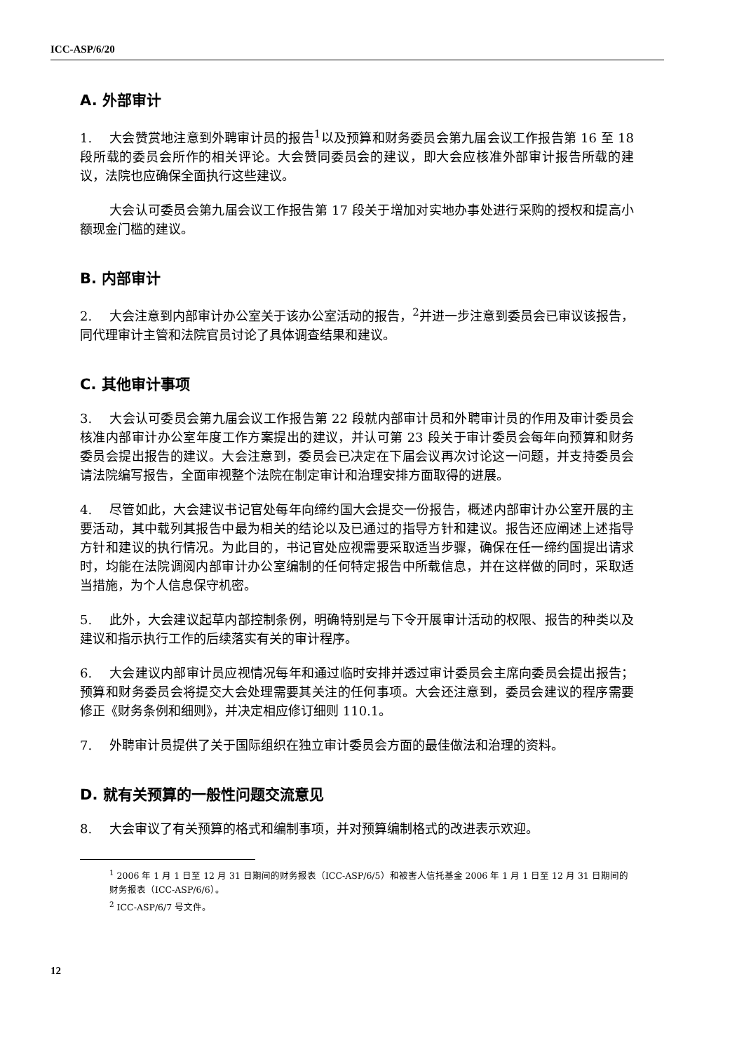ICC-ASP/6/20
A. 外部审计
1. 大会赞赏地注意到外聘审计员的报告<sup>1</sup>以及预算和财务委员会第九届会议工作报告第 16 至 18 段所载的委员会所作的相关评论。大会赞同委员会的建议，即大会应核准外部审计报告所载的建议，法院也应确保全面执行这些建议。
大会认可委员会第九届会议工作报告第 17 段关于增加对实地办事处进行采购的授权和提高小额现金门槛的建议。
B. 内部审计
2. 大会注意到内部审计办公室关于该办公室活动的报告，<sup>2</sup>并进一步注意到委员会已审议该报告，同代理审计主管和法院官员讨论了具体调查结果和建议。
C. 其他审计事项
3. 大会认可委员会第九届会议工作报告第 22 段就内部审计员和外聘审计员的作用及审计委员会核准内部审计办公室年度工作方案提出的建议，并认可第 23 段关于审计委员会每年向预算和财务委员会提出报告的建议。大会注意到，委员会已决定在下届会议再次讨论这一问题，并支持委员会请法院编写报告，全面审视整个法院在制定审计和治理安排方面取得的进展。
4. 尽管如此，大会建议书记官处每年向缔约国大会提交一份报告，概述内部审计办公室开展的主要活动，其中载列其报告中最为相关的结论以及已通过的指导方针和建议。报告还应阐述上述指导方针和建议的执行情况。为此目的，书记官处应视需要采取适当步骤，确保在任一缔约国提出请求时，均能在法院调阅内部审计办公室编制的任何特定报告中所载信息，并在这样做的同时，采取适当措施，为个人信息保守机密。
5. 此外，大会建议起草内部控制条例，明确特别是与下令开展审计活动的权限、报告的种类以及建议和指示执行工作的后续落实有关的审计程序。
6. 大会建议内部审计员应视情况每年和通过临时安排并透过审计委员会主席向委员会提出报告；预算和财务委员会将提交大会处理需要其关注的任何事项。大会还注意到，委员会建议的程序需要修正《财务条例和细则》，并决定相应修订细则 110.1。
7. 外聘审计员提供了关于国际组织在独立审计委员会方面的最佳做法和治理的资料。
D. 就有关预算的一般性问题交流意见
8. 大会审议了有关预算的格式和编制事项，并对预算编制格式的改进表示欢迎。
<sup>1</sup> 2006 年 1 月 1 日至 12 月 31 日期间的财务报表（ICC-ASP/6/5）和被害人信托基金 2006 年 1 月 1 日至 12 月 31 日期间的财务报表（ICC-ASP/6/6）。
<sup>2</sup> ICC-ASP/6/7 号文件。
12